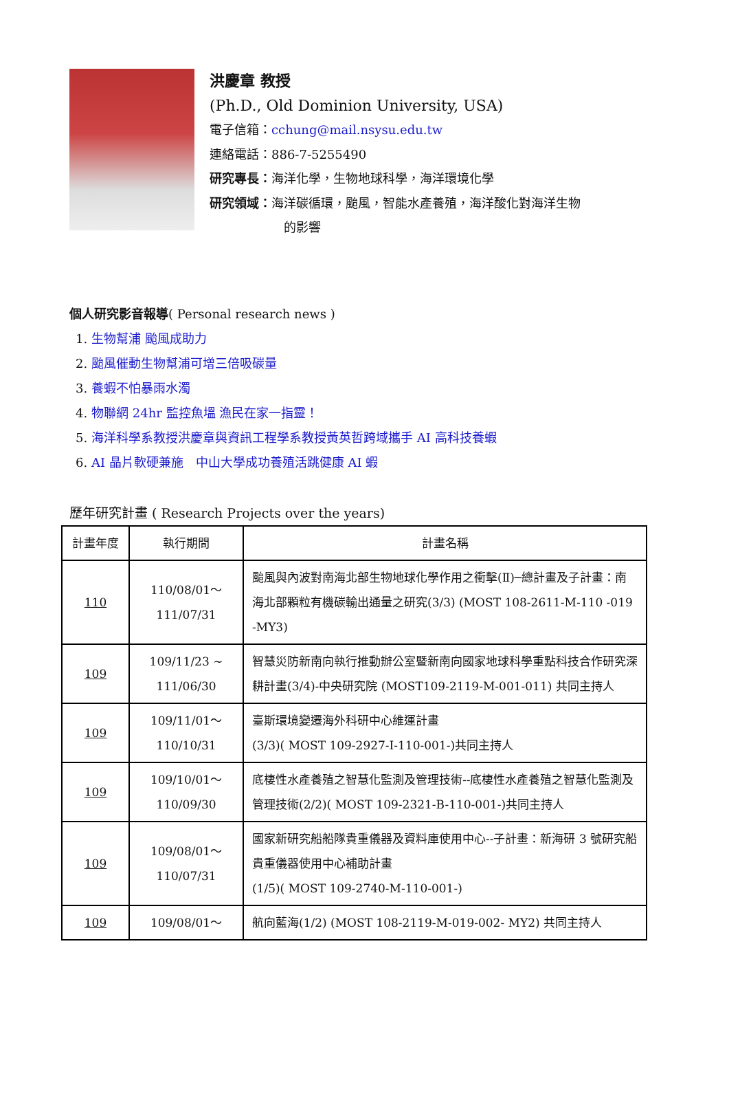洪慶章 教授
(Ph.D., Old Dominion University, USA)
電子信箱：cchung@mail.nsysu.edu.tw
連絡電話：886-7-5255490
研究專長：海洋化學，生物地球科學，海洋環境化學
研究領域：海洋碳循環，颱風，智能水產養殖，海洋酸化對海洋生物
的影響
個人研究影音報導( Personal research news )
1. 生物幫浦 颱風成助力
2. 颱風催動生物幫浦可增三倍吸碳量
3. 養蝦不怕暴雨水濁
4. 物聯網 24hr 監控魚塭 漁民在家一指靈！
5. 海洋科學系教授洪慶章與資訊工程學系教授黃英哲跨域攜手 AI 高科技養蝦
6. AI 晶片軟硬兼施　中山大學成功養殖活跳健康 AI 蝦
歷年研究計畫 ( Research Projects over the years)
| 計畫年度 | 執行期間 | 計畫名稱 |
| --- | --- | --- |
| 110 | 110/08/01～ 111/07/31 | 颱風與內波對南海北部生物地球化學作用之衝擊(Ⅱ)─總計畫及子計畫：南海北部顆粒有機碳輸出通量之研究(3/3) (MOST 108-2611-M-110 -019 -MY3) |
| 109 | 109/11/23 ~ 111/06/30 | 智慧災防新南向執行推動辦公室暨新南向國家地球科學重點科技合作研究深耕計畫(3/4)-中央研究院 (MOST109-2119-M-001-011) 共同主持人 |
| 109 | 109/11/01～ 110/10/31 | 臺斯環境變遷海外科研中心維運計畫 (3/3)( MOST 109-2927-I-110-001-)共同主持人 |
| 109 | 109/10/01～ 110/09/30 | 底棲性水產養殖之智慧化監測及管理技術--底棲性水產養殖之智慧化監測及管理技術(2/2)( MOST 109-2321-B-110-001-)共同主持人 |
| 109 | 109/08/01～ 110/07/31 | 國家新研究船船隊貴重儀器及資料庫使用中心--子計畫：新海研 3 號研究船貴重儀器使用中心補助計畫 (1/5)( MOST 109-2740-M-110-001-) |
| 109 | 109/08/01～ | 航向藍海(1/2) (MOST 108-2119-M-019-002- MY2) 共同主持人 |